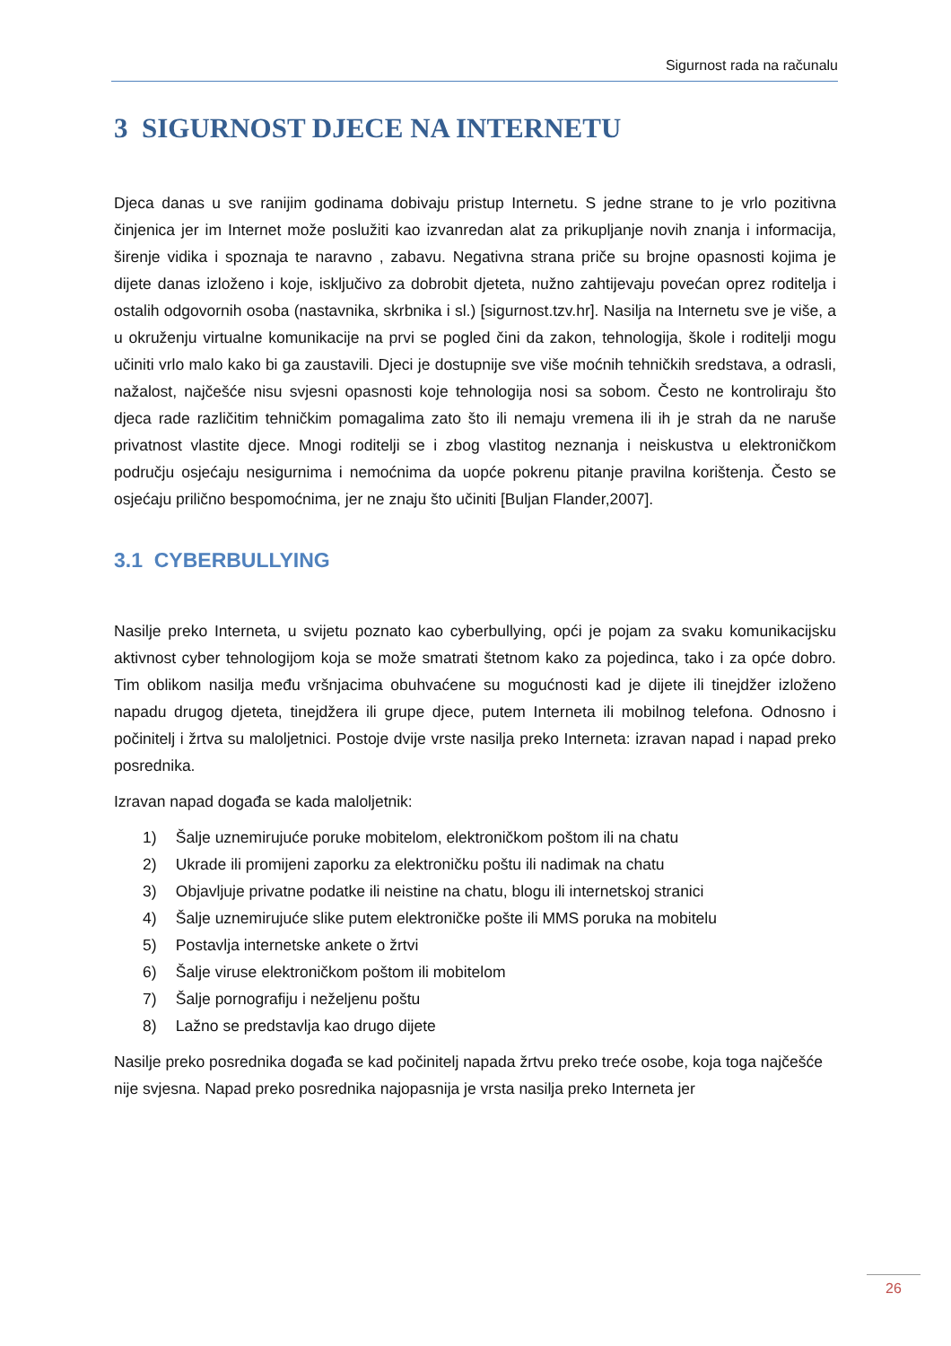Sigurnost rada na računalu
3 SIGURNOST DJECE NA INTERNETU
Djeca danas u sve ranijim godinama dobivaju pristup Internetu. S jedne strane to je vrlo pozitivna činjenica jer im Internet može poslužiti kao izvanredan alat za prikupljanje novih znanja i informacija, širenje vidika i spoznaja te naravno , zabavu. Negativna strana priče su brojne opasnosti kojima je dijete danas izloženo i koje, isključivo za dobrobit djeteta, nužno zahtijevaju povećan oprez roditelja i ostalih odgovornih osoba (nastavnika, skrbnika i sl.) [sigurnost.tzv.hr]. Nasilja na Internetu sve je više, a u okruženju virtualne komunikacije na prvi se pogled čini da zakon, tehnologija, škole i roditelji mogu učiniti vrlo malo kako bi ga zaustavili. Djeci je dostupnije sve više moćnih tehničkih sredstava, a odrasli, nažalost, najčešće nisu svjesni opasnosti koje tehnologija nosi sa sobom. Često ne kontroliraju što djeca rade različitim tehničkim pomagalima zato što ili nemaju vremena ili ih je strah da ne naruše privatnost vlastite djece. Mnogi roditelji se i zbog vlastitog neznanja i neiskustva u elektroničkom području osjećaju nesigurnima i nemoćnima da uopće pokrenu pitanje pravilna korištenja. Često se osjećaju prilično bespomoćnima, jer ne znaju što učiniti [Buljan Flander,2007].
3.1 CYBERBULLYING
Nasilje preko Interneta, u svijetu poznato kao cyberbullying, opći je pojam za svaku komunikacijsku aktivnost cyber tehnologijom koja se može smatrati štetnom kako za pojedinca, tako i za opće dobro. Tim oblikom nasilja među vršnjacima obuhvaćene su mogućnosti kad je dijete ili tinejdžer izloženo napadu drugog djeteta, tinejdžera ili grupe djece, putem Interneta ili mobilnog telefona. Odnosno i počinitelj i žrtva su maloljetnici. Postoje dvije vrste nasilja preko Interneta: izravan napad i napad preko posrednika.
Izravan napad događa se kada maloljetnik:
1) Šalje uznemirujuće poruke mobitelom, elektroničkom poštom ili na chatu
2) Ukrade ili promijeni zaporku za elektroničku poštu ili nadimak na chatu
3) Objavljuje privatne podatke ili neistine na chatu, blogu ili internetskoj stranici
4) Šalje uznemirujuće slike putem elektroničke pošte ili MMS poruka na mobitelu
5) Postavlja internetske ankete o žrtvi
6) Šalje viruse elektroničkom poštom ili mobitelom
7) Šalje pornografiju i neželjenu poštu
8) Lažno se predstavlja kao drugo dijete
Nasilje preko posrednika događa se kad počinitelj napada žrtvu preko treće osobe, koja toga najčešće nije svjesna. Napad preko posrednika najopasnija je vrsta nasilja preko Interneta jer
26